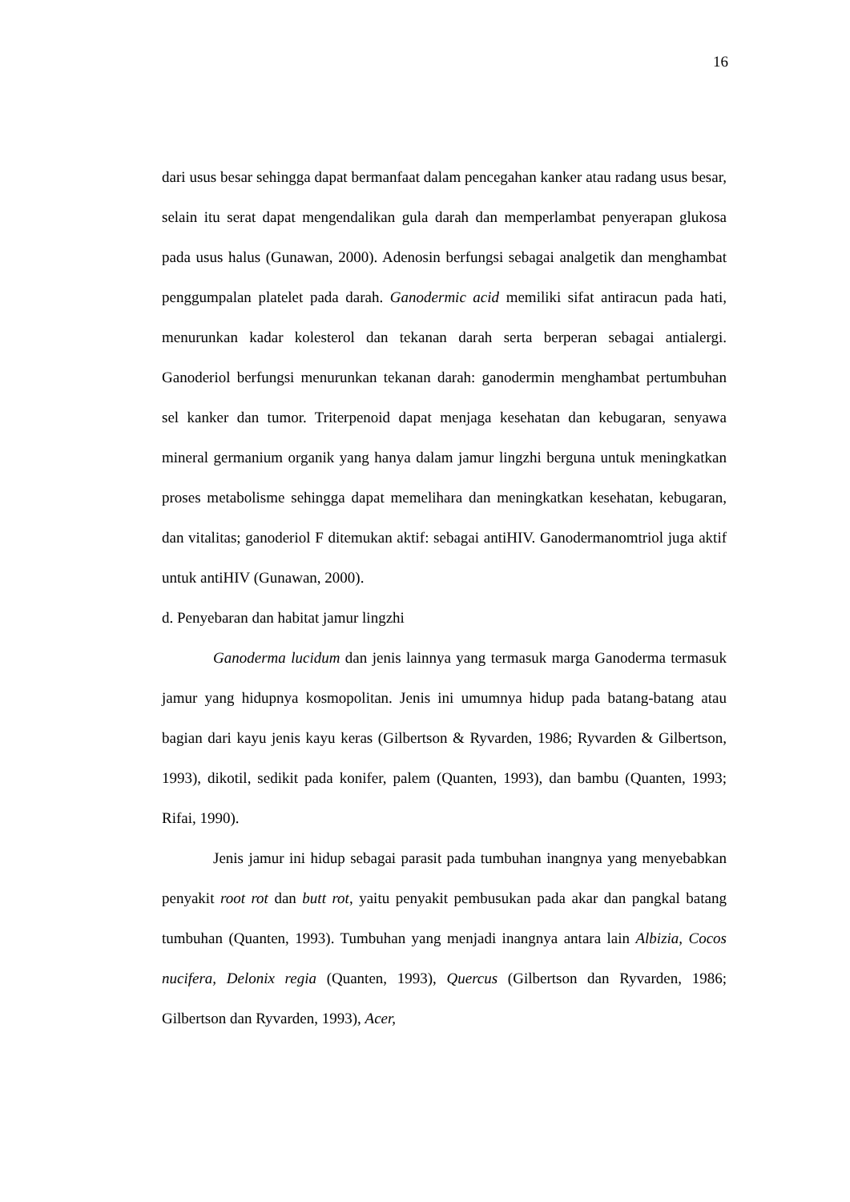16
dari usus besar sehingga dapat bermanfaat dalam pencegahan kanker atau radang usus besar, selain itu serat dapat mengendalikan gula darah dan memperlambat penyerapan glukosa pada usus halus (Gunawan, 2000). Adenosin berfungsi sebagai analgetik dan menghambat penggumpalan platelet pada darah. Ganodermic acid memiliki sifat antiracun pada hati, menurunkan kadar kolesterol dan tekanan darah serta berperan sebagai antialergi. Ganoderiol berfungsi menurunkan tekanan darah: ganodermin menghambat pertumbuhan sel kanker dan tumor. Triterpenoid dapat menjaga kesehatan dan kebugaran, senyawa mineral germanium organik yang hanya dalam jamur lingzhi berguna untuk meningkatkan proses metabolisme sehingga dapat memelihara dan meningkatkan kesehatan, kebugaran, dan vitalitas; ganoderiol F ditemukan aktif: sebagai antiHIV. Ganodermanomtriol juga aktif untuk antiHIV (Gunawan, 2000).
d. Penyebaran dan habitat jamur lingzhi
Ganoderma lucidum dan jenis lainnya yang termasuk marga Ganoderma termasuk jamur yang hidupnya kosmopolitan. Jenis ini umumnya hidup pada batang-batang atau bagian dari kayu jenis kayu keras (Gilbertson & Ryvarden, 1986; Ryvarden & Gilbertson, 1993), dikotil, sedikit pada konifer, palem (Quanten, 1993), dan bambu (Quanten, 1993; Rifai, 1990).
Jenis jamur ini hidup sebagai parasit pada tumbuhan inangnya yang menyebabkan penyakit root rot dan butt rot, yaitu penyakit pembusukan pada akar dan pangkal batang tumbuhan (Quanten, 1993). Tumbuhan yang menjadi inangnya antara lain Albizia, Cocos nucifera, Delonix regia (Quanten, 1993), Quercus (Gilbertson dan Ryvarden, 1986; Gilbertson dan Ryvarden, 1993), Acer,